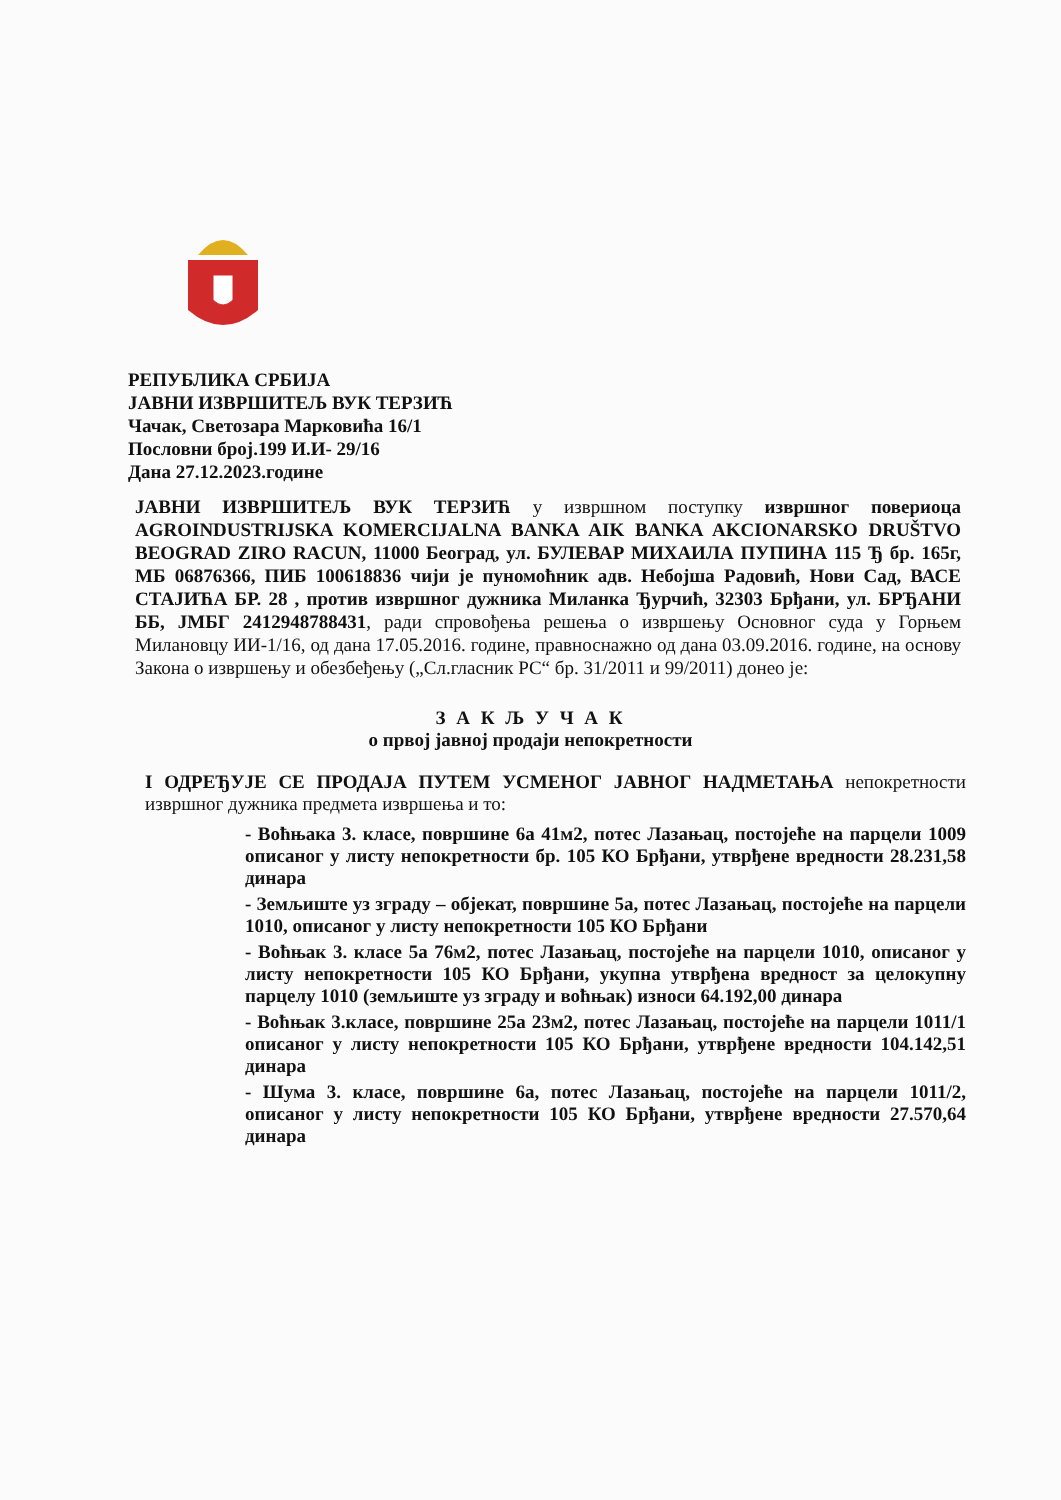РЕПУБЛИКА СРБИЈА
ЈАВНИ ИЗВРШИТЕЉ ВУК ТЕРЗИЋ
Чачак, Светозара Марковића 16/1
Пословни број.199 И.И- 29/16
Дана 27.12.2023.године
ЈАВНИ ИЗВРШИТЕЉ ВУК ТЕРЗИЋ у извршном поступку извршног повериоца AGROINDUSTRIJSKA KOMERCIJALNA BANKA AIK BANKA AKCIONARSKO DRUŠTVO BEOGRAD ZIRO RACUN, 11000 Београд, ул. БУЛЕВАР МИХАИЛА ПУПИНА 115 Ђ бр. 165г, МБ 06876366, ПИБ 100618836 чији је пуномоћник адв. Небојша Радовић, Нови Сад, ВАСЕ СТАЈИЋА БР. 28 , против извршног дужника Миланка Ђурчић, 32303 Брђани, ул. БРЂАНИ ББ, ЈМБГ 2412948788431, ради спровођења решења о извршењу Основног суда у Горњем Милановцу ИИ-1/16, од дана 17.05.2016. године, правноснажно од дана 03.09.2016. године, на основу Закона о извршењу и обезбеђењу („Сл.гласник РС“ бр. 31/2011 и 99/2011) донео је:
З А К Љ У Ч А К
о првој јавној продаји непокретности
I ОДРЕЂУЈЕ СЕ ПРОДАЈА ПУТЕМ УСМЕНОГ ЈАВНОГ НАДМЕТАЊА непокретности извршног дужника предмета извршења и то:
- Воћњака 3. класе, површине 6а 41м2, потес Лазањац, постојеће на парцели 1009 описаног у листу непокретности бр. 105 КО Брђани, утврђене вредности 28.231,58 динара
- Земљиште уз зграду – објекат, површине 5а, потес Лазањац, постојеће на парцели 1010, описаног у листу непокретности 105 КО Брђани
- Воћњак 3. класе 5а 76м2, потес Лазањац, постојеће на парцели 1010, описаног у листу непокретности 105 КО Брђани, укупна утврђена вредност за целокупну парцелу 1010 (земљиште уз зграду и воћњак) износи 64.192,00 динара
- Воћњак 3.класе, површине 25а 23м2, потес Лазањац, постојеће на парцели 1011/1 описаног у листу непокретности 105 КО Брђани, утврђене вредности 104.142,51 динара
- Шума 3. класе, површине 6а, потес Лазањац, постојеће на парцели 1011/2, описаног у листу непокретности 105 КО Брђани, утврђене вредности 27.570,64 динара